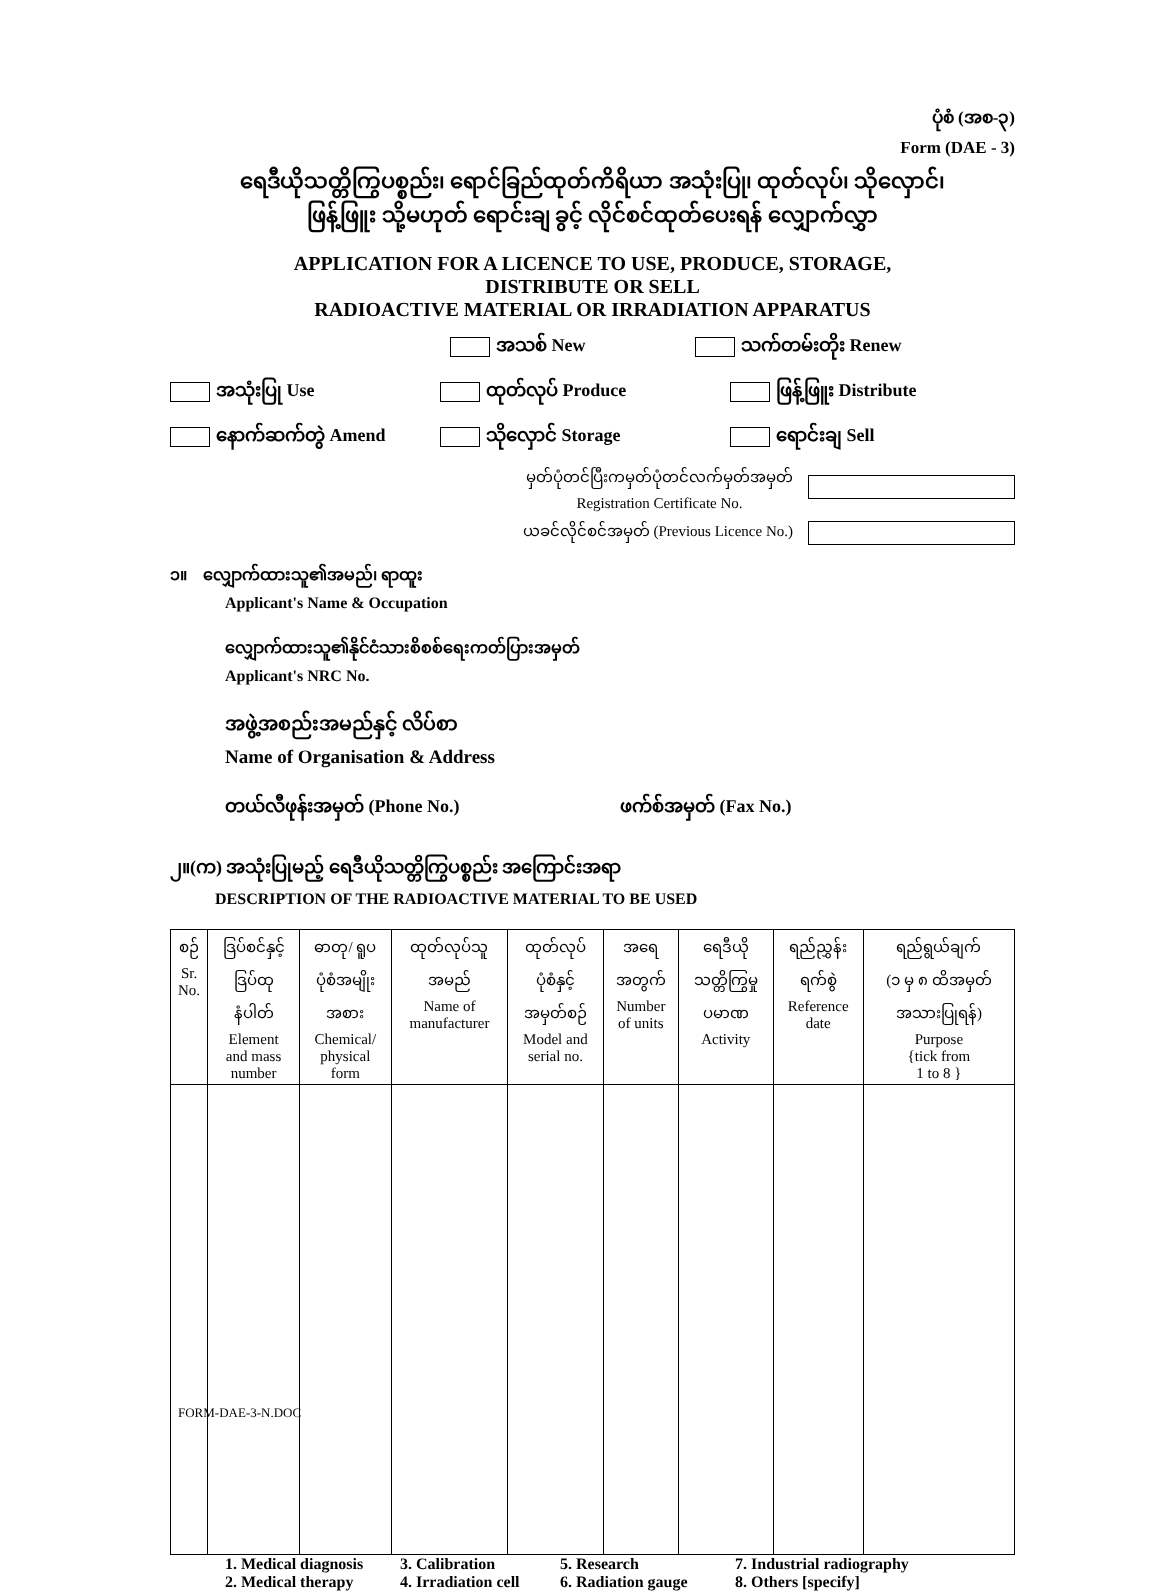ပုံစံ (အစ-၃)
Form (DAE - 3)
ရေဒီယိုသတ္တိကြွပစ္စည်း၊ ရောင်ခြည်ထုတ်ကိရိယာ အသုံးပြု၊ ထုတ်လုပ်၊ သိုလှောင်၊
ဖြန့်ဖြူး သို့မဟုတ် ရောင်းချ ခွင့် လိုင်စင်ထုတ်ပေးရန် လျှောက်လွှာ
APPLICATION FOR A LICENCE TO USE, PRODUCE, STORAGE,
DISTRIBUTE OR SELL
RADIOACTIVE MATERIAL OR IRRADIATION APPARATUS
အသစ် New သက်တမ်းတိုး Renew
အသုံးပြု Use ထုတ်လုပ် Produce ဖြန့်ဖြူး Distribute
နောက်ဆက်တွဲ Amend သိုလှောင် Storage ရောင်းချ Sell
မှတ်ပုံတင်ပြီးကမှတ်ပုံတင်လက်မှတ်အမှတ်
Registration Certificate No.
ယခင်လိုင်စင်အမှတ် (Previous Licence No.)
၁။ လျှောက်ထားသူ၏အမည်၊ ရာထူး
Applicant's Name & Occupation
လျှောက်ထားသူ၏နိုင်ငံသားစိစစ်ရေးကတ်ပြားအမှတ်
Applicant's NRC No.
အဖွဲ့အစည်းအမည်နှင့် လိပ်စာ
Name of Organisation & Address
တယ်လီဖုန်းအမှတ် (Phone No.) ဖက်စ်အမှတ် (Fax No.)
၂။(က) အသုံးပြုမည့် ရေဒီယိုသတ္တိကြွပစ္စည်း အကြောင်းအရာ
DESCRIPTION OF THE RADIOACTIVE MATERIAL TO BE USED
| စဉ် Sr. No. | ဒြပ်စင်နှင့် ဒြပ်ထု နံပါတ် Element and mass number | ဓာတု/ ရူပ ပုံစံအမျိုး အစား Chemical/ physical form | ထုတ်လုပ်သူ အမည် Name of manufacturer | ထုတ်လုပ် ပုံစံနှင့် အမှတ်စဉ် Model and serial no. | အရေ အတွက် Number of units | ရေဒီယို သတ္တိကြွမှု ပမာဏ Activity | ရည်ညွှန်း ရက်စွဲ Reference date | ရည်ရွယ်ချက် (၁ မှ ၈ ထိအမှတ် အသားပြုရန်) Purpose {tick from 1 to 8 } |
| --- | --- | --- | --- | --- | --- | --- | --- | --- |
1. Medical diagnosis 3. Calibration 5. Research 7. Industrial radiography 2. Medical therapy 4. Irradiation cell 6. Radiation gauge 8. Others [specify]
FORM-DAE-3-N.DOC